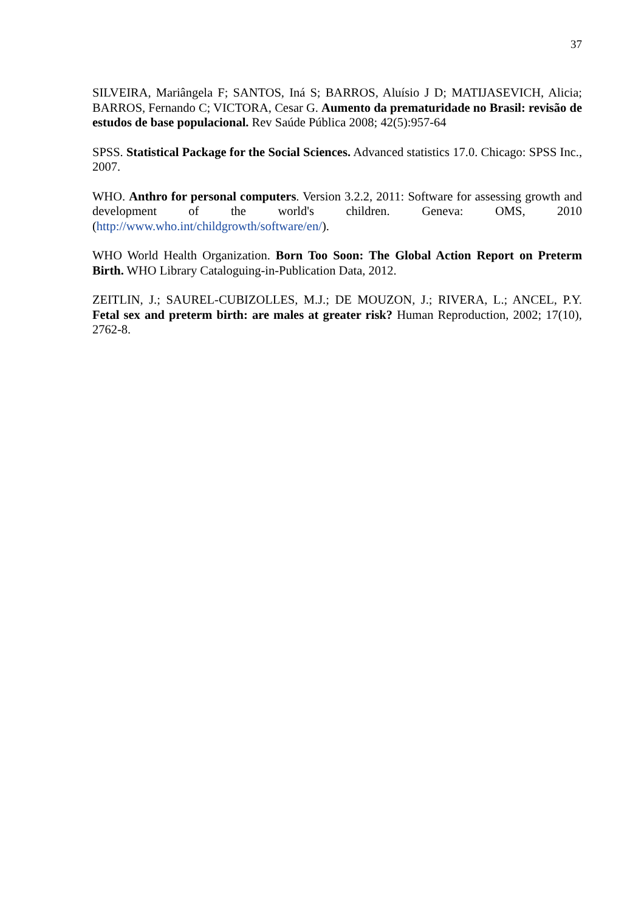37
SILVEIRA, Mariângela F; SANTOS, Iná S; BARROS, Aluísio J D; MATIJASEVICH, Alicia; BARROS, Fernando C; VICTORA, Cesar G. Aumento da prematuridade no Brasil: revisão de estudos de base populacional. Rev Saúde Pública 2008; 42(5):957-64
SPSS. Statistical Package for the Social Sciences. Advanced statistics 17.0. Chicago: SPSS Inc., 2007.
WHO. Anthro for personal computers. Version 3.2.2, 2011: Software for assessing growth and development of the world's children. Geneva: OMS, 2010 (http://www.who.int/childgrowth/software/en/).
WHO World Health Organization. Born Too Soon: The Global Action Report on Preterm Birth. WHO Library Cataloguing-in-Publication Data, 2012.
ZEITLIN, J.; SAUREL-CUBIZOLLES, M.J.; DE MOUZON, J.; RIVERA, L.; ANCEL, P.Y. Fetal sex and preterm birth: are males at greater risk? Human Reproduction, 2002; 17(10), 2762-8.